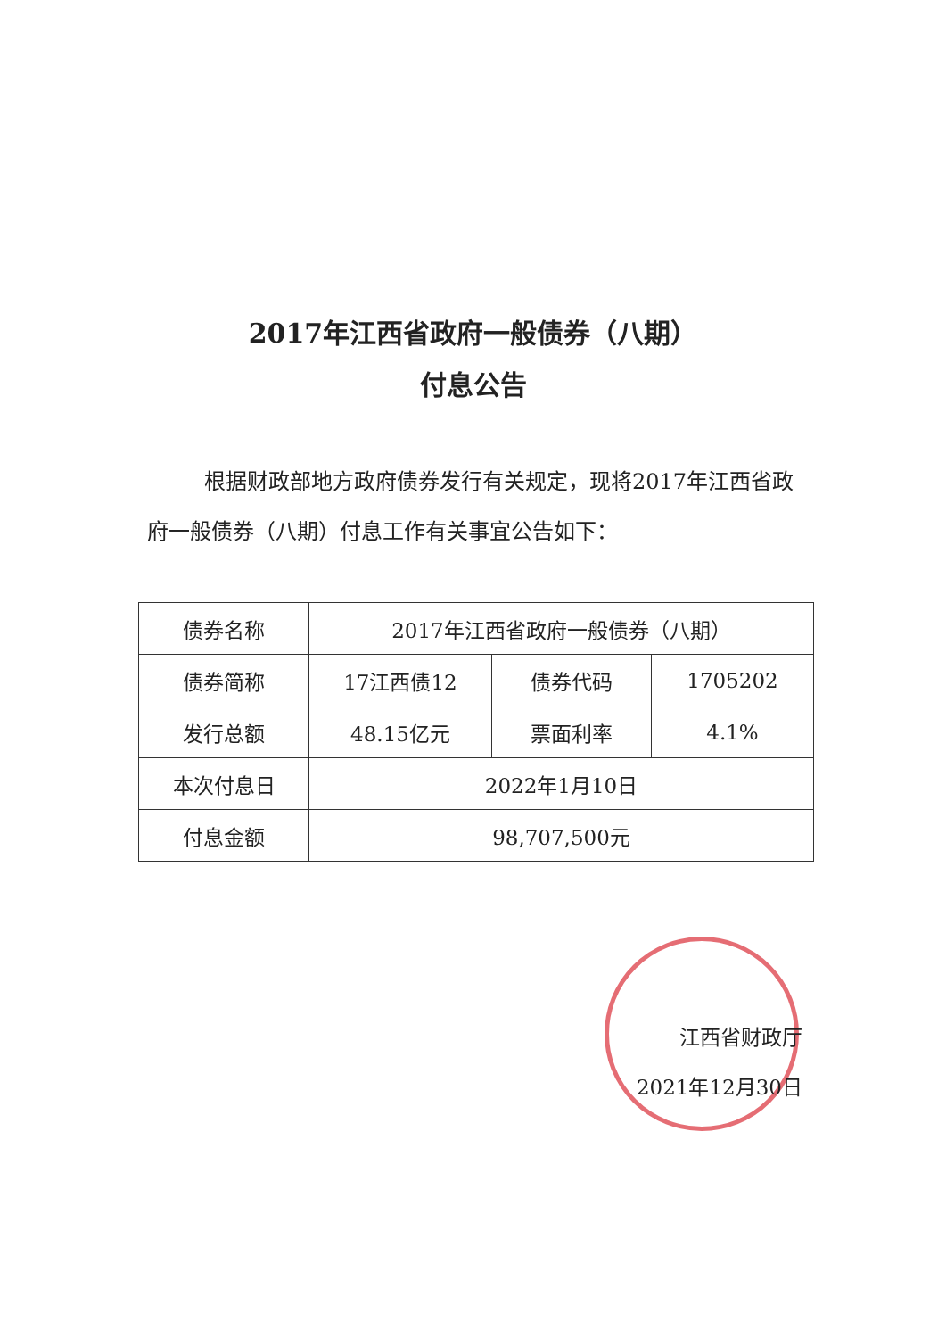2017年江西省政府一般债券（八期）
付息公告
根据财政部地方政府债券发行有关规定，现将2017年江西省政府一般债券（八期）付息工作有关事宜公告如下：
| 债券名称 | 2017年江西省政府一般债券（八期） | | |
| 债券简称 | 17江西债12 | 债券代码 | 1705202 |
| 发行总额 | 48.15亿元 | 票面利率 | 4.1% |
| 本次付息日 | 2022年1月10日 | | |
| 付息金额 | 98,707,500元 | | |
江西省财政厅
2021年12月30日